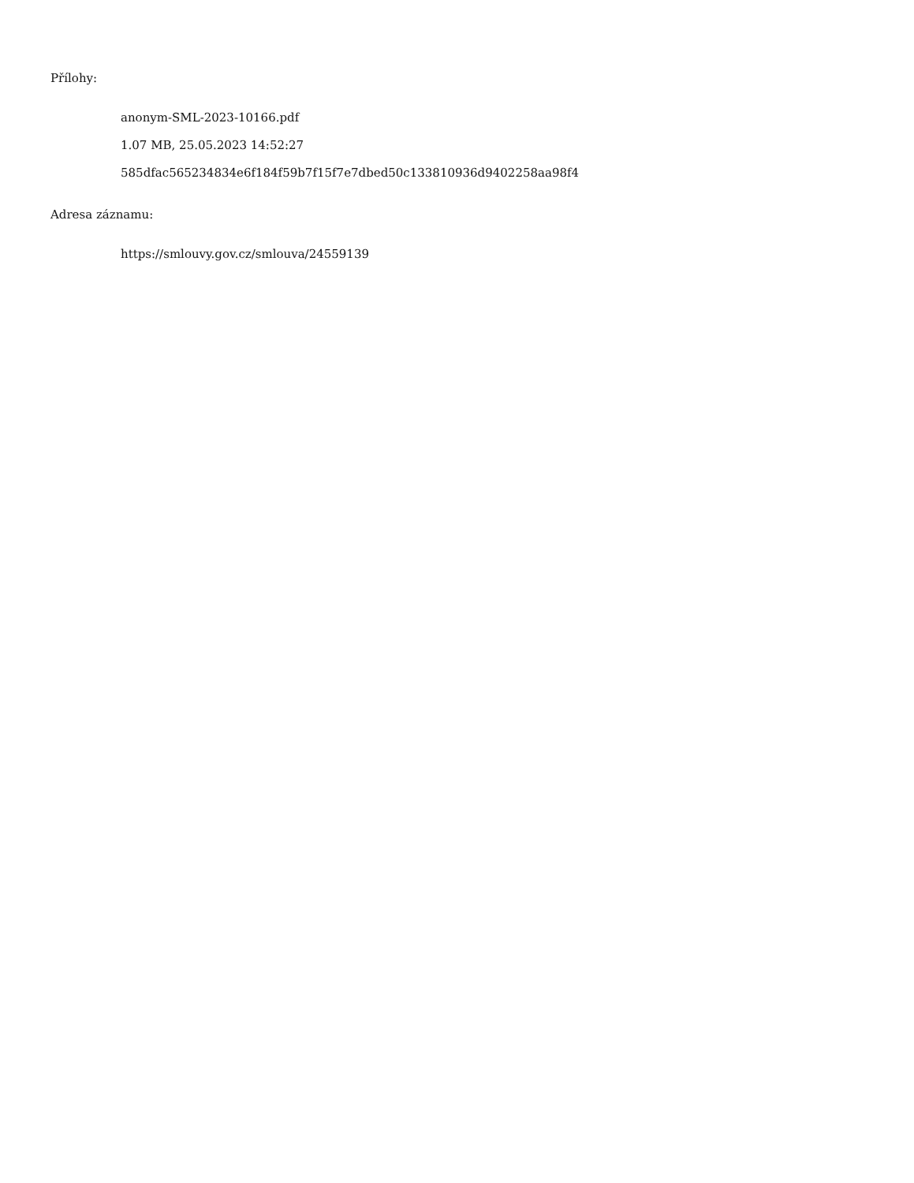Přílohy:
anonym-SML-2023-10166.pdf
1.07 MB, 25.05.2023 14:52:27
585dfac565234834e6f184f59b7f15f7e7dbed50c133810936d9402258aa98f4
Adresa záznamu:
https://smlouvy.gov.cz/smlouva/24559139